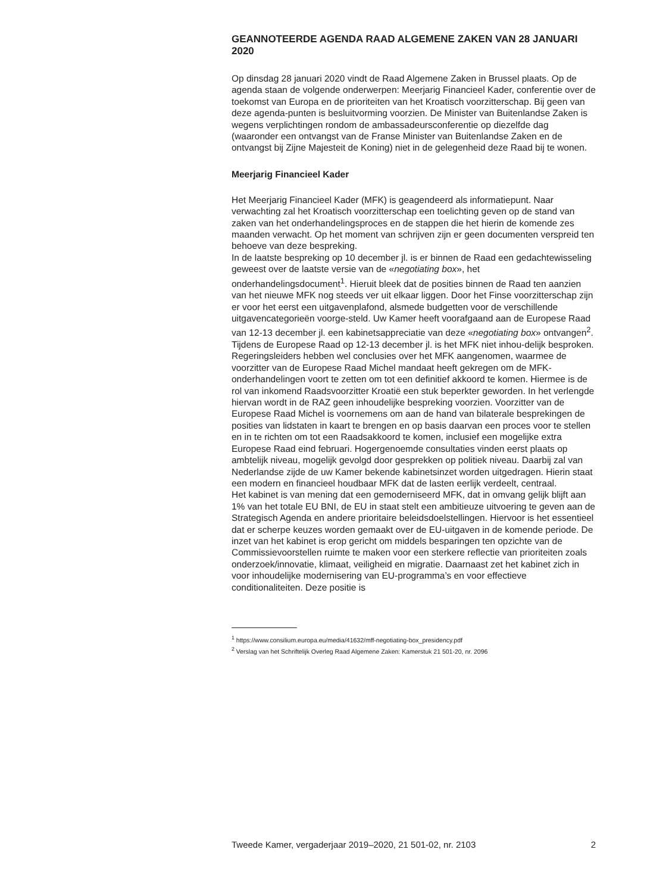GEANNOTEERDE AGENDA RAAD ALGEMENE ZAKEN VAN 28 JANUARI 2020
Op dinsdag 28 januari 2020 vindt de Raad Algemene Zaken in Brussel plaats. Op de agenda staan de volgende onderwerpen: Meerjarig Financieel Kader, conferentie over de toekomst van Europa en de prioriteiten van het Kroatisch voorzitterschap. Bij geen van deze agenda-punten is besluitvorming voorzien. De Minister van Buitenlandse Zaken is wegens verplichtingen rondom de ambassadeursconferentie op diezelfde dag (waaronder een ontvangst van de Franse Minister van Buitenlandse Zaken en de ontvangst bij Zijne Majesteit de Koning) niet in de gelegenheid deze Raad bij te wonen.
Meerjarig Financieel Kader
Het Meerjarig Financieel Kader (MFK) is geagendeerd als informatiepunt. Naar verwachting zal het Kroatisch voorzitterschap een toelichting geven op de stand van zaken van het onderhandelingsproces en de stappen die het hierin de komende zes maanden verwacht. Op het moment van schrijven zijn er geen documenten verspreid ten behoeve van deze bespreking.
In de laatste bespreking op 10 december jl. is er binnen de Raad een gedachtewisseling geweest over de laatste versie van de «negotiating box», het onderhandelingsdocument<sup>1</sup>. Hieruit bleek dat de posities binnen de Raad ten aanzien van het nieuwe MFK nog steeds ver uit elkaar liggen. Door het Finse voorzitterschap zijn er voor het eerst een uitgavenplafond, alsmede budgetten voor de verschillende uitgavencategorieën voorge-steld. Uw Kamer heeft voorafgaand aan de Europese Raad van 12-13 december jl. een kabinetsappreciatie van deze «negotiating box» ontvangen<sup>2</sup>.
Tijdens de Europese Raad op 12-13 december jl. is het MFK niet inhou-delijk besproken. Regeringsleiders hebben wel conclusies over het MFK aangenomen, waarmee de voorzitter van de Europese Raad Michel mandaat heeft gekregen om de MFK-onderhandelingen voort te zetten om tot een definitief akkoord te komen. Hiermee is de rol van inkomend Raadsvoorzitter Kroatië een stuk beperkter geworden. In het verlengde hiervan wordt in de RAZ geen inhoudelijke bespreking voorzien. Voorzitter van de Europese Raad Michel is voornemens om aan de hand van bilaterale besprekingen de posities van lidstaten in kaart te brengen en op basis daarvan een proces voor te stellen en in te richten om tot een Raadsakkoord te komen, inclusief een mogelijke extra Europese Raad eind februari. Hogergenoemde consultaties vinden eerst plaats op ambtelijk niveau, mogelijk gevolgd door gesprekken op politiek niveau. Daarbij zal van Nederlandse zijde de uw Kamer bekende kabinetsinzet worden uitgedragen. Hierin staat een modern en financieel houdbaar MFK dat de lasten eerlijk verdeelt, centraal.
Het kabinet is van mening dat een gemoderniseerd MFK, dat in omvang gelijk blijft aan 1% van het totale EU BNI, de EU in staat stelt een ambitieuze uitvoering te geven aan de Strategisch Agenda en andere prioritaire beleidsdoelstellingen. Hiervoor is het essentieel dat er scherpe keuzes worden gemaakt over de EU-uitgaven in de komende periode. De inzet van het kabinet is erop gericht om middels besparingen ten opzichte van de Commissievoorstellen ruimte te maken voor een sterkere reflectie van prioriteiten zoals onderzoek/innovatie, klimaat, veiligheid en migratie. Daarnaast zet het kabinet zich in voor inhoudelijke modernisering van EU-programma’s en voor effectieve conditionaliteiten. Deze positie is
<sup>1</sup> https://www.consilium.europa.eu/media/41632/mff-negotiating-box_presidency.pdf
<sup>2</sup> Verslag van het Schriftelijk Overleg Raad Algemene Zaken: Kamerstuk 21 501-20, nr. 2096
Tweede Kamer, vergaderjaar 2019–2020, 21 501-02, nr. 2103 2